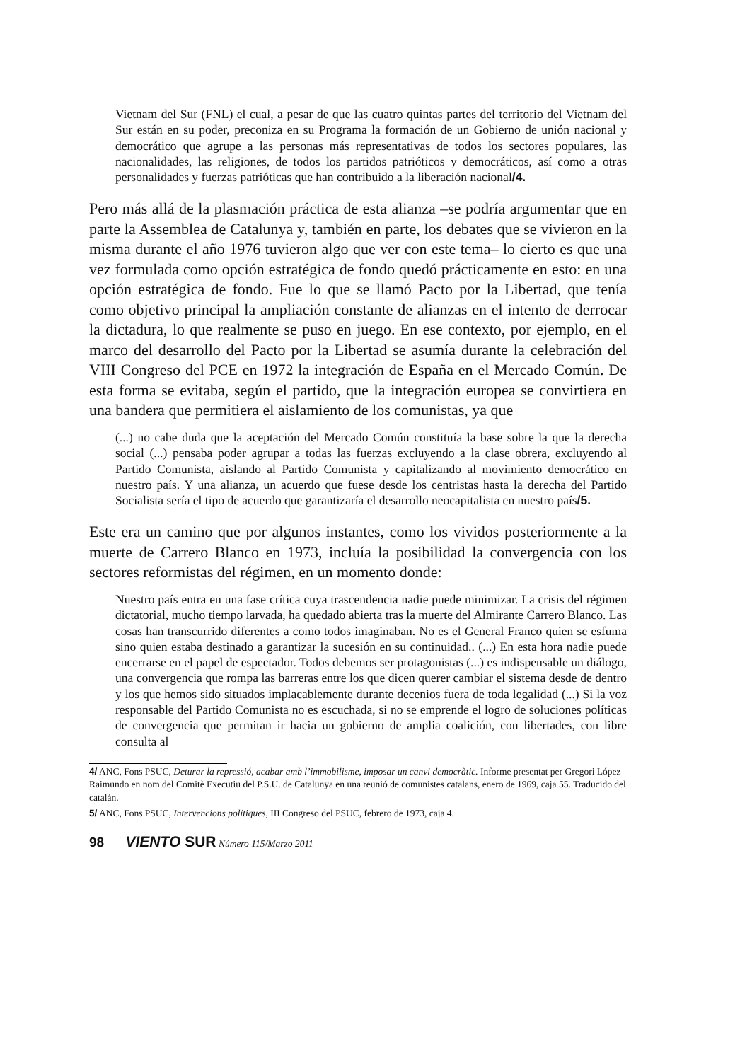Vietnam del Sur (FNL) el cual, a pesar de que las cuatro quintas partes del territorio del Vietnam del Sur están en su poder, preconiza en su Programa la formación de un Gobierno de unión nacional y democrático que agrupe a las personas más representativas de todos los sectores populares, las nacionalidades, las religiones, de todos los partidos patrióticos y democráticos, así como a otras personalidades y fuerzas patrióticas que han contribuido a la liberación nacional/4.
Pero más allá de la plasmación práctica de esta alianza –se podría argumentar que en parte la Assemblea de Catalunya y, también en parte, los debates que se vivieron en la misma durante el año 1976 tuvieron algo que ver con este tema– lo cierto es que una vez formulada como opción estratégica de fondo quedó prácticamente en esto: en una opción estratégica de fondo. Fue lo que se llamó Pacto por la Libertad, que tenía como objetivo principal la ampliación constante de alianzas en el intento de derrocar la dictadura, lo que realmente se puso en juego. En ese contexto, por ejemplo, en el marco del desarrollo del Pacto por la Libertad se asumía durante la celebración del VIII Congreso del PCE en 1972 la integración de España en el Mercado Común. De esta forma se evitaba, según el partido, que la integración europea se convirtiera en una bandera que permitiera el aislamiento de los comunistas, ya que
(...) no cabe duda que la aceptación del Mercado Común constituía la base sobre la que la derecha social (...) pensaba poder agrupar a todas las fuerzas excluyendo a la clase obrera, excluyendo al Partido Comunista, aislando al Partido Comunista y capitalizando al movimiento democrático en nuestro país. Y una alianza, un acuerdo que fuese desde los centristas hasta la derecha del Partido Socialista sería el tipo de acuerdo que garantizaría el desarrollo neocapitalista en nuestro país/5.
Este era un camino que por algunos instantes, como los vividos posteriormente a la muerte de Carrero Blanco en 1973, incluía la posibilidad la convergencia con los sectores reformistas del régimen, en un momento donde:
Nuestro país entra en una fase crítica cuya trascendencia nadie puede minimizar. La crisis del régimen dictatorial, mucho tiempo larvada, ha quedado abierta tras la muerte del Almirante Carrero Blanco. Las cosas han transcurrido diferentes a como todos imaginaban. No es el General Franco quien se esfuma sino quien estaba destinado a garantizar la sucesión en su continuidad.. (...) En esta hora nadie puede encerrarse en el papel de espectador. Todos debemos ser protagonistas (...) es indispensable un diálogo, una convergencia que rompa las barreras entre los que dicen querer cambiar el sistema desde de dentro y los que hemos sido situados implacablemente durante decenios fuera de toda legalidad (...) Si la voz responsable del Partido Comunista no es escuchada, si no se emprende el logro de soluciones políticas de convergencia que permitan ir hacia un gobierno de amplia coalición, con libertades, con libre consulta al
4/ ANC, Fons PSUC, Deturar la repressió, acabar amb l’immobilisme, imposar un canvi democràtic. Informe presentat per Gregori López Raimundo en nom del Comitè Executiu del P.S.U. de Catalunya en una reunió de comunistes catalans, enero de 1969, caja 55. Traducido del catalán.
5/ ANC, Fons PSUC, Intervencions polítiques, III Congreso del PSUC, febrero de 1973, caja 4.
98 VIENTO SUR Número 115/Marzo 2011